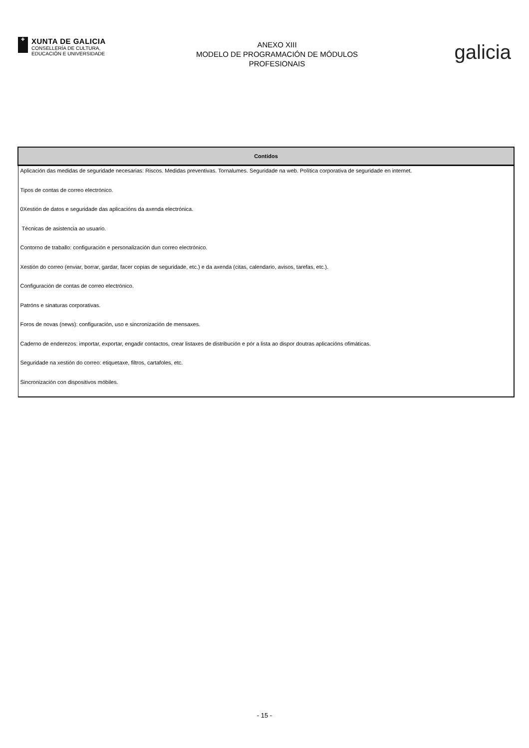✚
XUNTA DE GALICIA
CONSELLERÍA DE CULTURA,
EDUCACIÓN E UNIVERSIDADE
ANEXO XIII
MODELO DE PROGRAMACIÓN DE MÓDULOS
PROFESIONAIS
galicia
| Contidos |
| --- |
| Aplicación das medidas de seguridade necesarias: Riscos. Medidas preventivas. Tornalumes. Seguridade na web. Política corporativa de seguridade en internet. |
| Tipos de contas de correo electrónico. |
| 0Xestión de datos e seguridade das aplicacións da axenda electrónica. |
| Técnicas de asistencia ao usuario. |
| Contorno de traballo: configuración e personalización dun correo electrónico. |
| Xestión do correo (enviar, borrar, gardar, facer copias de seguridade, etc.) e da axenda (citas, calendario, avisos, tarefas, etc.). |
| Configuración de contas de correo electrónico. |
| Patróns e sinaturas corporativas. |
| Foros de novas (news): configuración, uso e sincronización de mensaxes. |
| Caderno de enderezos: importar, exportar, engadir contactos, crear listaxes de distribución e pór a lista ao dispor doutras aplicacións ofimáticas. |
| Seguridade na xestión do correo: etiquetaxe, filtros, cartafoles, etc. |
| Sincronización con dispositivos móbiles. |
- 15 -